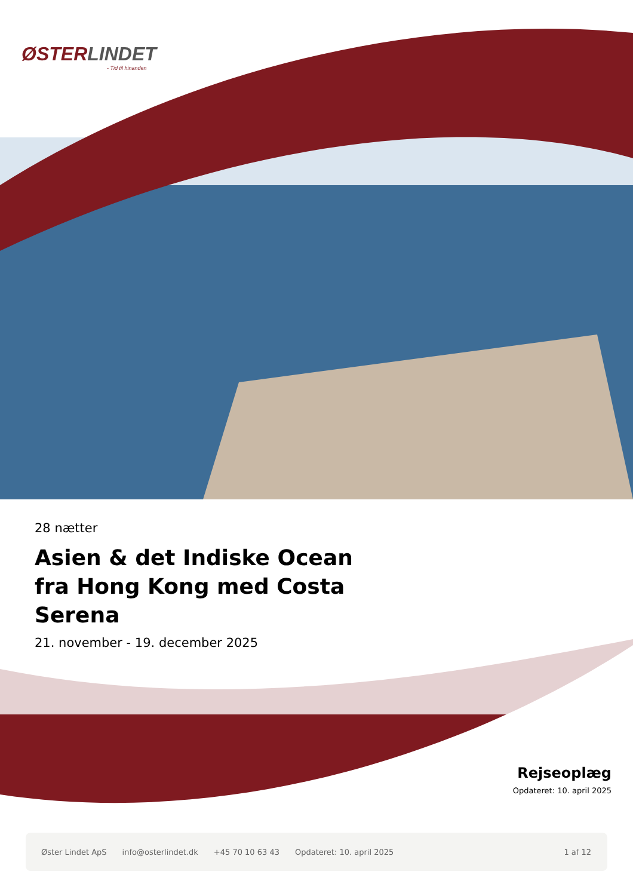ØSTERLINDET
- Tid til hinanden
28 nætter
Asien & det Indiske Ocean fra Hong Kong med Costa Serena
21. november - 19. december 2025
Rejseoplæg
Opdateret: 10. april 2025
Øster Lindet ApS info@osterlindet.dk +45 70 10 63 43 Opdateret: 10. april 2025 1 af 12